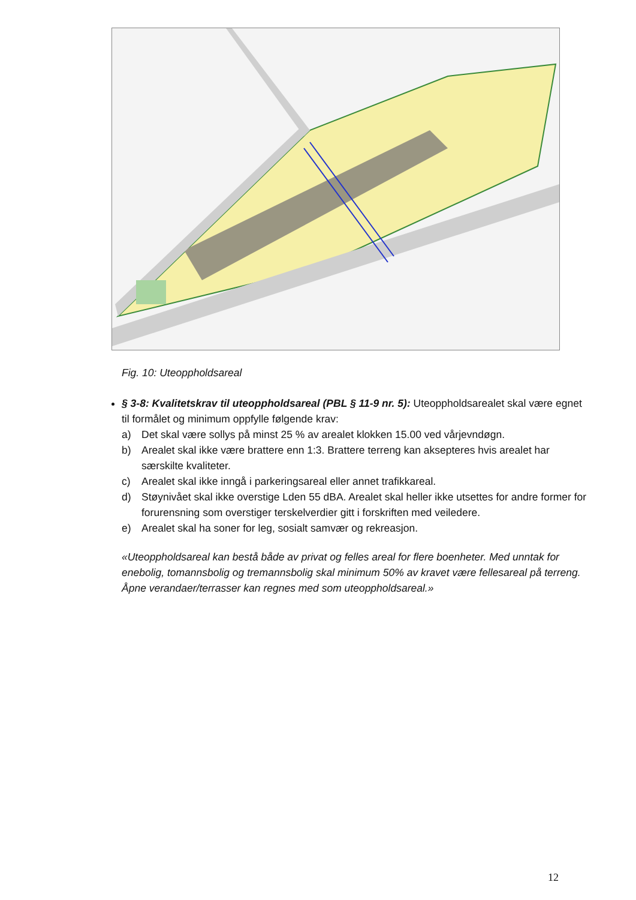Fig. 10: Uteoppholdsareal
§ 3-8: Kvalitetskrav til uteoppholdsareal (PBL § 11-9 nr. 5): Uteoppholdsarealet skal være egnet til formålet og minimum oppfylle følgende krav:
a) Det skal være sollys på minst 25 % av arealet klokken 15.00 ved vårjevndøgn.
b) Arealet skal ikke være brattere enn 1:3. Brattere terreng kan aksepteres hvis arealet har særskilte kvaliteter.
c) Arealet skal ikke inngå i parkeringsareal eller annet trafikkareal.
d) Støynivået skal ikke overstige Lden 55 dBA. Arealet skal heller ikke utsettes for andre former for forurensning som overstiger terskelverdier gitt i forskriften med veiledere.
e) Arealet skal ha soner for leg, sosialt samvær og rekreasjon.
«Uteoppholdsareal kan bestå både av privat og felles areal for flere boenheter. Med unntak for enebolig, tomannsbolig og tremannsbolig skal minimum 50% av kravet være fellesareal på terreng. Åpne verandaer/terrasser kan regnes med som uteoppholdsareal.»
12